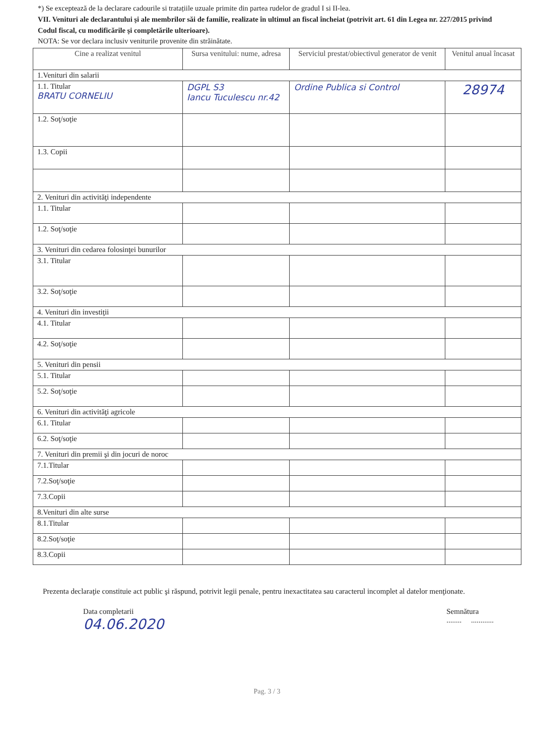*) Se exceptează de la declarare cadourile si tratațiile uzuale primite din partea rudelor de gradul I si II-lea.
VII. Venituri ale declarantului şi ale membrilor săi de familie, realizate în ultimul an fiscal încheiat (potrivit art. 61 din Legea nr. 227/2015 privind Codul fiscal, cu modificările şi completările ulterioare).
NOTA: Se vor declara inclusiv veniturile provenite din străinătate.
| Cine a realizat venitul | Sursa venitului: nume, adresa | Serviciul prestat/obiectivul generator de venit | Venitul anual încasat |
| --- | --- | --- | --- |
| 1.Venituri din salarii | | | |
| 1.1. Titular BRATU CORNELIU | DGPL S3 Iancu Tuculescu nr.42 | Ordine Publica si Control | 28974 |
| 1.2. Soţ/soţie | | | |
| 1.3. Copii | | | |
| 2. Venituri din activităţi independente | | | |
| 1.1. Titular | | | |
| 1.2. Soţ/soţie | | | |
| 3. Venituri din cedarea folosinţei bunurilor | | | |
| 3.1. Titular | | | |
| 3.2. Soţ/soţie | | | |
| 4. Venituri din investiţii | | | |
| 4.1. Titular | | | |
| 4.2. Soţ/soţie | | | |
| 5. Venituri din pensii | | | |
| 5.1. Titular | | | |
| 5.2. Soţ/soţie | | | |
| 6. Venituri din activităţi agricole | | | |
| 6.1. Titular | | | |
| 6.2. Soţ/soţie | | | |
| 7. Venituri din premii şi din jocuri de noroc | | | |
| 7.1.Titular | | | |
| 7.2.Soţ/soţie | | | |
| 7.3.Copii | | | |
| 8.Venituri din alte surse | | | |
| 8.1.Titular | | | |
| 8.2.Soţ/soţie | | | |
| 8.3.Copii | | | |
Prezenta declaraţie constituie act public şi răspund, potrivit legii penale, pentru inexactitatea sau caracterul incomplet al datelor menţionate.
Data completarii
04.06.2020
Semnătura
........ ............
Pag. 3 / 3